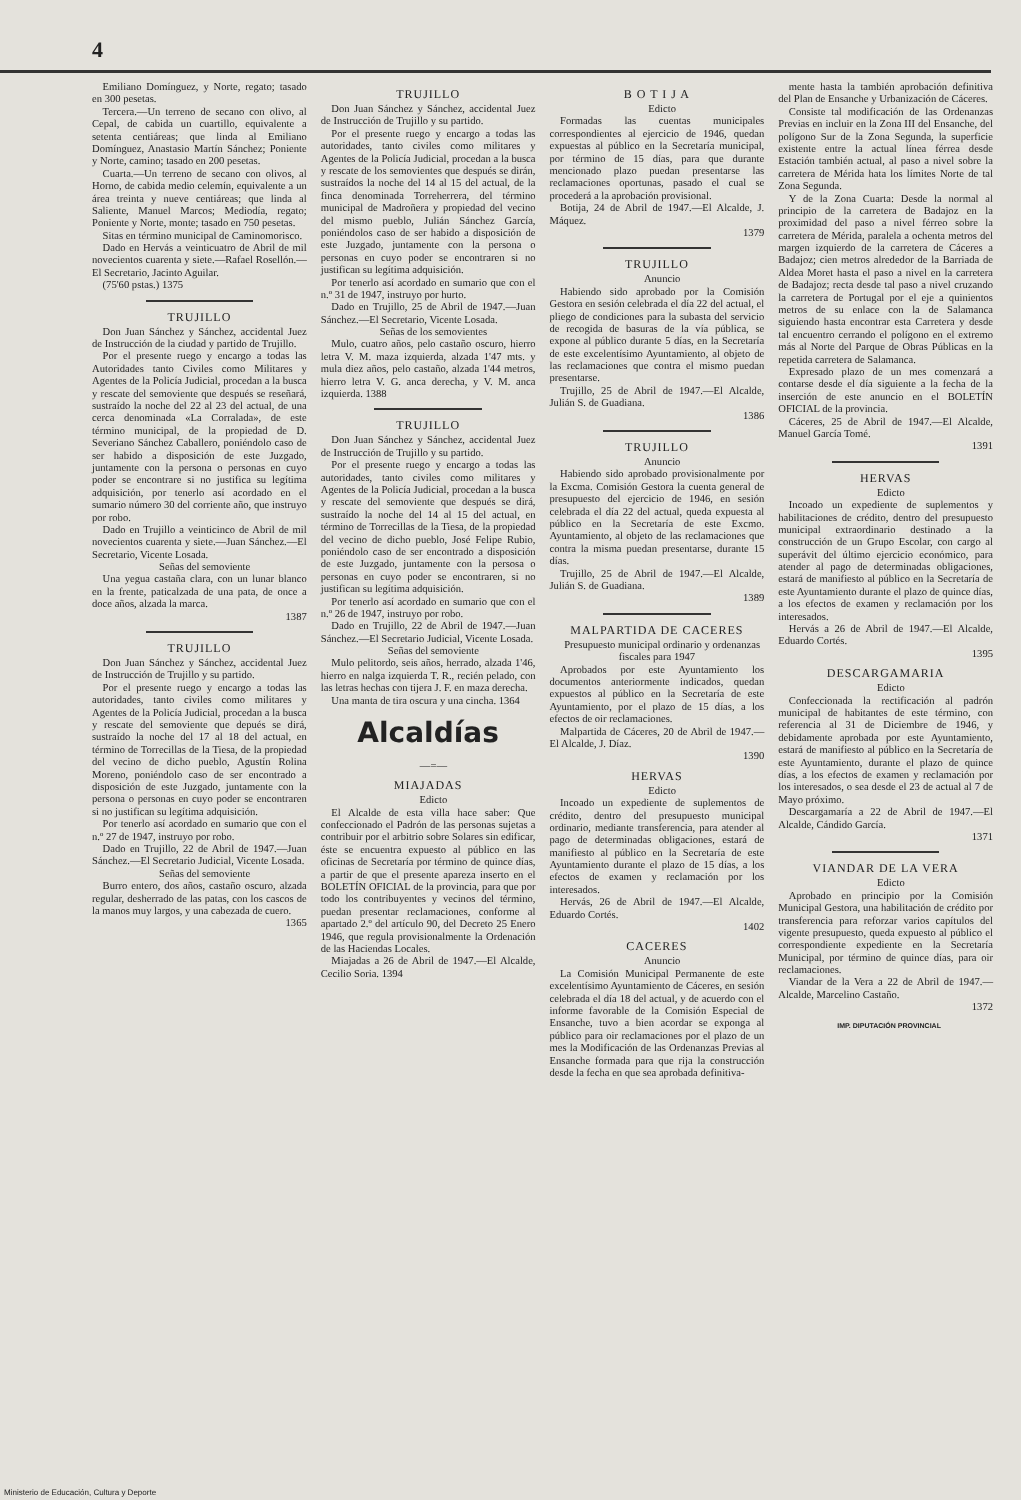4
Emiliano Domínguez, y Norte, regato; tasado en 300 pesetas.
Tercera.—Un terreno de secano con olivo, al Cepal, de cabida un cuartillo, equivalente a setenta centiáreas; que linda al Emiliano Domínguez, Anastasio Martín Sánchez; Poniente y Norte, camino; tasado en 200 pesetas.
Cuarta.—Un terreno de secano con olivos, al Horno, de cabida medio celemín, equivalente a un área treinta y nueve centiáreas; que linda al Saliente, Manuel Marcos; Mediodía, regato; Poniente y Norte, monte; tasado en 750 pesetas.
Sitas en término municipal de Caminomorisco.
Dado en Hervás a veinticuatro de Abril de mil novecientos cuarenta y siete.—Rafael Rosellón.—El Secretario, Jacinto Aguilar.
(75'60 pstas.) 1375
TRUJILLO
Don Juan Sánchez y Sánchez, accidental Juez de Instrucción de la ciudad y partido de Trujillo.
Por el presente ruego y encargo a todas las Autoridades tanto Civiles como Militares y Agentes de la Policía Judicial, procedan a la busca y rescate del semoviente que después se reseñará, sustraído la noche del 22 al 23 del actual, de una cerca denominada «La Corralada», de este término municipal, de la propiedad de D. Severiano Sánchez Caballero, poniéndolo caso de ser habido a disposición de este Juzgado, juntamente con la persona o personas en cuyo poder se encontrare si no justifica su legítima adquisición, por tenerlo así acordado en el sumario número 30 del corriente año, que instruyo por robo.
Dado en Trujillo a veinticinco de Abril de mil novecientos cuarenta y siete.—Juan Sánchez.—El Secretario, Vicente Losada.
Señas del semoviente
Una yegua castaña clara, con un lunar blanco en la frente, paticalzada de una pata, de once a doce años, alzada la marca.
1387
TRUJILLO
Don Juan Sánchez y Sánchez, accidental Juez de Instrucción de Trujillo y su partido.
Por el presente ruego y encargo a todas las autoridades, tanto civiles como militares y Agentes de la Policía Judicial, procedan a la busca y rescate del semoviente que depués se dirá, sustraído la noche del 17 al 18 del actual, en término de Torrecillas de la Tiesa, de la propiedad del vecino de dicho pueblo, Agustín Rolina Moreno, poniéndolo caso de ser encontrado a disposición de este Juzgado, juntamente con la persona o personas en cuyo poder se encontraren si no justifican su legítima adquisición.
Por tenerlo así acordado en sumario que con el n.º 27 de 1947, instruyo por robo.
Dado en Trujillo, 22 de Abril de 1947.—Juan Sánchez.—El Secretario Judicial, Vicente Losada.
Señas del semoviente
Burro entero, dos años, castaño oscuro, alzada regular, desherrado de las patas, con los cascos de la manos muy largos, y una cabezada de cuero.
1365
TRUJILLO
Don Juan Sánchez y Sánchez, accidental Juez de Instrucción de Trujillo y su partido.
Por el presente ruego y encargo a todas las autoridades, tanto civiles como militares y Agentes de la Policía Judicial, procedan a la busca y rescate de los semovientes que después se dirán, sustraídos la noche del 14 al 15 del actual, de la finca denominada Torreherrera, del término municipal de Madroñera y propiedad del vecino del mismo pueblo, Julián Sánchez García, poniéndolos caso de ser habido a disposición de este Juzgado, juntamente con la persona o personas en cuyo poder se encontraren si no justifican su legítima adquisición.
Por tenerlo así acordado en sumario que con el n.º 31 de 1947, instruyo por hurto.
Dado en Trujillo, 25 de Abril de 1947.—Juan Sánchez.—El Secretario, Vicente Losada.
Señas de los semovientes
Mulo, cuatro años, pelo castaño oscuro, hierro letra V. M. maza izquierda, alzada 1'47 mts. y mula diez años, pelo castaño, alzada 1'44 metros, hierro letra V. G. anca derecha, y V. M. anca izquierda. 1388
TRUJILLO
Don Juan Sánchez y Sánchez, accidental Juez de Instrucción de Trujillo y su partido.
Por el presente ruego y encargo a todas las autoridades, tanto civiles como militares y Agentes de la Policía Judicial, procedan a la busca y rescate del semoviente que después se dirá, sustraído la noche del 14 al 15 del actual, en término de Torrecillas de la Tiesa, de la propiedad del vecino de dicho pueblo, José Felipe Rubio, poniéndolo caso de ser encontrado a disposición de este Juzgado, juntamente con la persosa o personas en cuyo poder se encontraren, si no justifican su legítima adquisición.
Por tenerlo así acordado en sumario que con el n.º 26 de 1947, instruyo por robo.
Dado en Trujillo, 22 de Abril de 1947.—Juan Sánchez.—El Secretario Judicial, Vicente Losada.
Señas del semoviente
Mulo pelitordo, seis años, herrado, alzada 1'46, hierro en nalga izquierda T. R., recién pelado, con las letras hechas con tijera J. F. en maza derecha.
Una manta de tira oscura y una cincha. 1364
Alcaldías
—=—
MIAJADAS
Edicto
El Alcalde de esta villa hace saber: Que confeccionado el Padrón de las personas sujetas a contribuir por el arbitrio sobre Solares sin edificar, éste se encuentra expuesto al público en las oficinas de Secretaría por término de quince días, a partir de que el presente apareza inserto en el BOLETÍN OFICIAL de la provincia, para que por todo los contribuyentes y vecinos del término, puedan presentar reclamaciones, conforme al apartado 2.º del artículo 90, del Decreto 25 Enero 1946, que regula provisionalmente la Ordenación de las Haciendas Locales.
Miajadas a 26 de Abril de 1947.—El Alcalde, Cecilio Soria. 1394
B O T I J A
Edicto
Formadas las cuentas municipales correspondientes al ejercicio de 1946, quedan expuestas al público en la Secretaría municipal, por término de 15 días, para que durante mencionado plazo puedan presentarse las reclamaciones oportunas, pasado el cual se procederá a la aprobación provisional.
Botija, 24 de Abril de 1947.—El Alcalde, J. Máquez.
1379
TRUJILLO
Anuncio
Habiendo sido aprobado por la Comisión Gestora en sesión celebrada el día 22 del actual, el pliego de condiciones para la subasta del servicio de recogida de basuras de la vía pública, se expone al público durante 5 días, en la Secretaría de este excelentísimo Ayuntamiento, al objeto de las reclamaciones que contra el mismo puedan presentarse.
Trujillo, 25 de Abril de 1947.—El Alcalde, Julián S. de Guadiana.
1386
TRUJILLO
Anuncio
Habiendo sido aprobado provisionalmente por la Excma. Comisión Gestora la cuenta general de presupuesto del ejercicio de 1946, en sesión celebrada el día 22 del actual, queda expuesta al público en la Secretaría de este Excmo. Ayuntamiento, al objeto de las reclamaciones que contra la misma puedan presentarse, durante 15 días.
Trujillo, 25 de Abril de 1947.—El Alcalde, Julián S. de Guadiana.
1389
MALPARTIDA DE CACERES
Presupuesto municipal ordinario y ordenanzas fiscales para 1947
Aprobados por este Ayuntamiento los documentos anteriormente indicados, quedan expuestos al público en la Secretaría de este Ayuntamiento, por el plazo de 15 días, a los efectos de oir reclamaciones.
Malpartida de Cáceres, 20 de Abril de 1947.—El Alcalde, J. Díaz.
1390
HERVAS
Edicto
Incoado un expediente de suplementos de crédito, dentro del presupuesto municipal ordinario, mediante transferencia, para atender al pago de determinadas obligaciones, estará de manifiesto al público en la Secretaría de este Ayuntamiento durante el plazo de 15 días, a los efectos de examen y reclamación por los interesados.
Hervás, 26 de Abril de 1947.—El Alcalde, Eduardo Cortés.
1402
CACERES
Anuncio
La Comisión Municipal Permanente de este excelentísimo Ayuntamiento de Cáceres, en sesión celebrada el día 18 del actual, y de acuerdo con el informe favorable de la Comisión Especial de Ensanche, tuvo a bien acordar se exponga al público para oir reclamaciones por el plazo de un mes la Modificación de las Ordenanzas Previas al Ensanche formada para que rija la construcción desde la fecha en que sea aprobada definitiva-
mente hasta la también aprobación definitiva del Plan de Ensanche y Urbanización de Cáceres.
Consiste tal modificación de las Ordenanzas Previas en incluir en la Zona III del Ensanche, del polígono Sur de la Zona Segunda, la superficie existente entre la actual línea férrea desde Estación también actual, al paso a nivel sobre la carretera de Mérida hata los límites Norte de tal Zona Segunda.
Y de la Zona Cuarta: Desde la normal al principio de la carretera de Badajoz en la proximidad del paso a nivel férreo sobre la carretera de Mérida, paralela a ochenta metros del margen izquierdo de la carretera de Cáceres a Badajoz; cien metros alrededor de la Barriada de Aldea Moret hasta el paso a nivel en la carretera de Badajoz; recta desde tal paso a nivel cruzando la carretera de Portugal por el eje a quinientos metros de su enlace con la de Salamanca siguiendo hasta encontrar esta Carretera y desde tal encuentro cerrando el polígono en el extremo más al Norte del Parque de Obras Públicas en la repetida carretera de Salamanca.
Expresado plazo de un mes comenzará a contarse desde el día siguiente a la fecha de la inserción de este anuncio en el BOLETÍN OFICIAL de la provincia.
Cáceres, 25 de Abril de 1947.—El Alcalde, Manuel García Tomé.
1391
HERVAS
Edicto
Incoado un expediente de suplementos y habilitaciones de crédito, dentro del presupuesto municipal extraordinario destinado a la construcción de un Grupo Escolar, con cargo al superávit del último ejercicio económico, para atender al pago de determinadas obligaciones, estará de manifiesto al público en la Secretaría de este Ayuntamiento durante el plazo de quince días, a los efectos de examen y reclamación por los interesados.
Hervás a 26 de Abril de 1947.—El Alcalde, Eduardo Cortés.
1395
DESCARGAMARIA
Edicto
Confeccionada la rectificación al padrón municipal de habitantes de este término, con referencia al 31 de Diciembre de 1946, y debidamente aprobada por este Ayuntamiento, estará de manifiesto al público en la Secretaría de este Ayuntamiento, durante el plazo de quince días, a los efectos de examen y reclamación por los interesados, o sea desde el 23 de actual al 7 de Mayo próximo.
Descargamaría a 22 de Abril de 1947.—El Alcalde, Cándido García.
1371
VIANDAR DE LA VERA
Edicto
Aprobado en principio por la Comisión Municipal Gestora, una habilitación de crédito por transferencia para reforzar varios capítulos del vigente presupuesto, queda expuesto al público el correspondiente expediente en la Secretaría Municipal, por término de quince días, para oir reclamaciones.
Viandar de la Vera a 22 de Abril de 1947.—Alcalde, Marcelino Castaño.
1372
IMP. DIPUTACIÓN PROVINCIAL
Ministerio de Educación, Cultura y Deporte